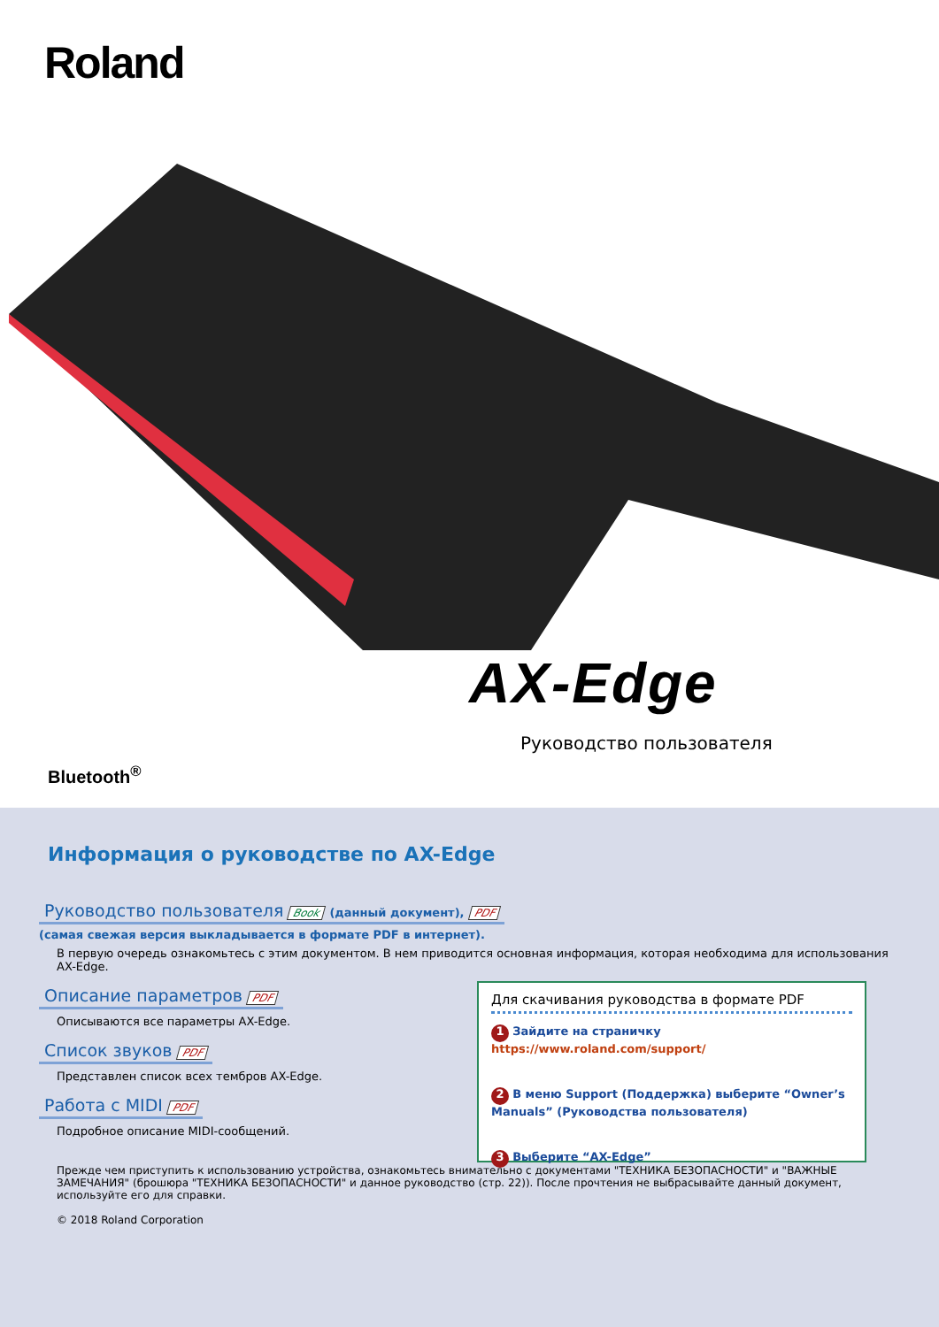Roland
AX-Edge
Руководство пользователя
Bluetooth<sup>®</sup>
Информация о руководстве по AX-Edge
Руководство пользователя Book (данный документ), PDF
(самая свежая версия выкладывается в формате PDF в интернет).
В первую очередь ознакомьтесь с этим документом. В нем приводится основная информация, которая необходима для использования AX-Edge.
Описание параметров PDF
Описываются все параметры AX-Edge.
Список звуков PDF
Представлен список всех тембров AX-Edge.
Работа с MIDI PDF
Подробное описание MIDI-сообщений.
Прежде чем приступить к использованию устройства, ознакомьтесь внимательно с документами "ТЕХНИКА БЕЗОПАСНОСТИ" и "ВАЖНЫЕ ЗАМЕЧАНИЯ" (брошюра "ТЕХНИКА БЕЗОПАСНОСТИ" и данное руководство (стр. 22)). После прочтения не выбрасывайте данный документ, используйте его для справки.
© 2018 Roland Corporation
Для скачивания руководства в формате PDF
1 Зайдите на страничку https://www.roland.com/support/
2 В меню Support (Поддержка) выберите “Owner’s Manuals” (Руководства пользователя)
3 Выберите “AX-Edge”